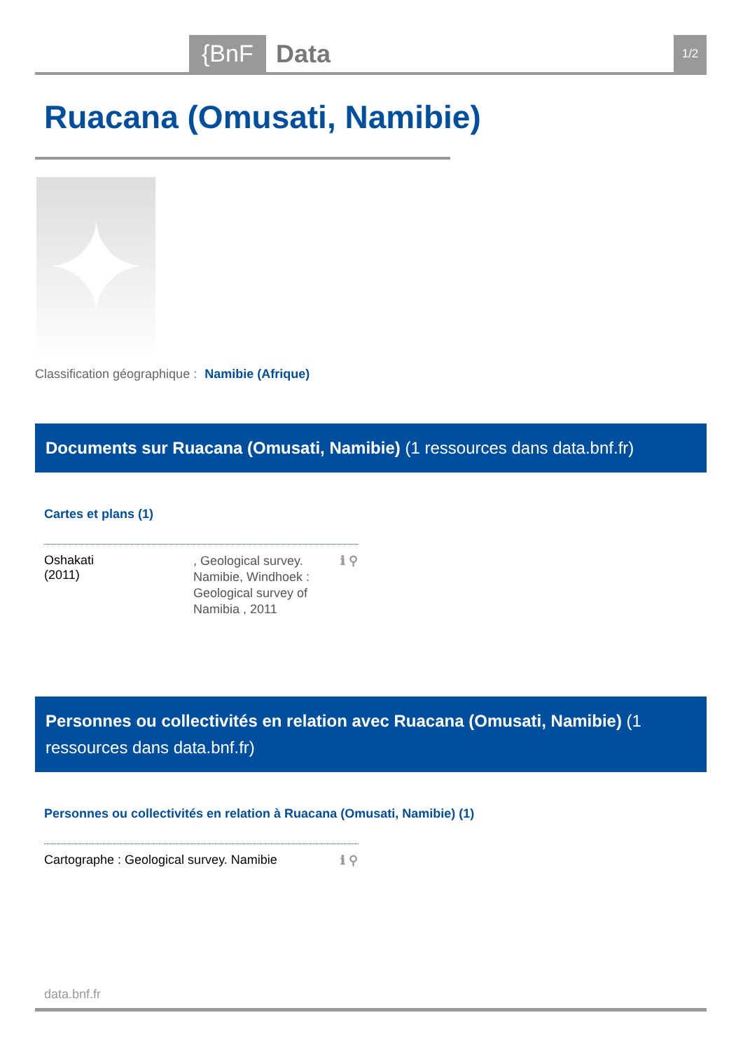{BnF Data 1/2
Ruacana (Omusati, Namibie)
✦
Classification géographique : Namibie (Afrique)
Documents sur Ruacana (Omusati, Namibie) (1 ressources dans data.bnf.fr)
Cartes et plans (1)
Oshakati
(2011)
, Geological survey. Namibie, Windhoek : Geological survey of Namibia , 2011
ℹ ⚲
Personnes ou collectivités en relation avec Ruacana (Omusati, Namibie) (1 ressources dans data.bnf.fr)
Personnes ou collectivités en relation à Ruacana (Omusati, Namibie) (1)
Cartographe : Geological survey. Namibie
ℹ ⚲
data.bnf.fr